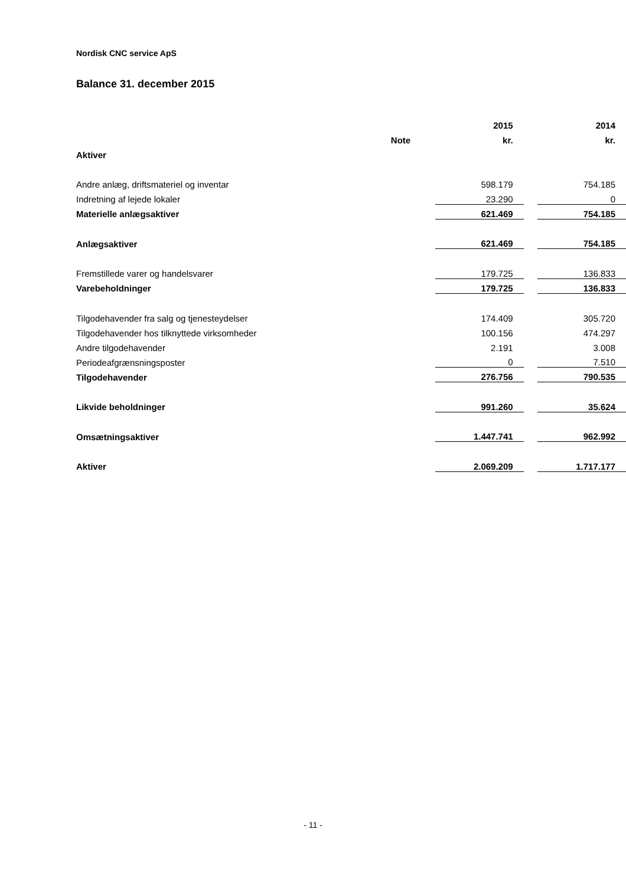Nordisk CNC service ApS
Balance 31. december 2015
| | | 2015 | | 2014 |
| --- | --- | --- | --- | --- |
| | Note | kr. | | kr. |
| Aktiver | | | | |
| Andre anlæg, driftsmateriel og inventar | | 598.179 | | 754.185 |
| Indretning af lejede lokaler | | 23.290 | | 0 |
| Materielle anlægsaktiver | | 621.469 | | 754.185 |
| Anlægsaktiver | | 621.469 | | 754.185 |
| Fremstillede varer og handelsvarer | | 179.725 | | 136.833 |
| Varebeholdninger | | 179.725 | | 136.833 |
| Tilgodehavender fra salg og tjenesteydelser | | 174.409 | | 305.720 |
| Tilgodehavender hos tilknyttede virksomheder | | 100.156 | | 474.297 |
| Andre tilgodehavender | | 2.191 | | 3.008 |
| Periodeafgrænsningsposter | | 0 | | 7.510 |
| Tilgodehavender | | 276.756 | | 790.535 |
| Likvide beholdninger | | 991.260 | | 35.624 |
| Omsætningsaktiver | | 1.447.741 | | 962.992 |
| Aktiver | | 2.069.209 | | 1.717.177 |
- 11 -